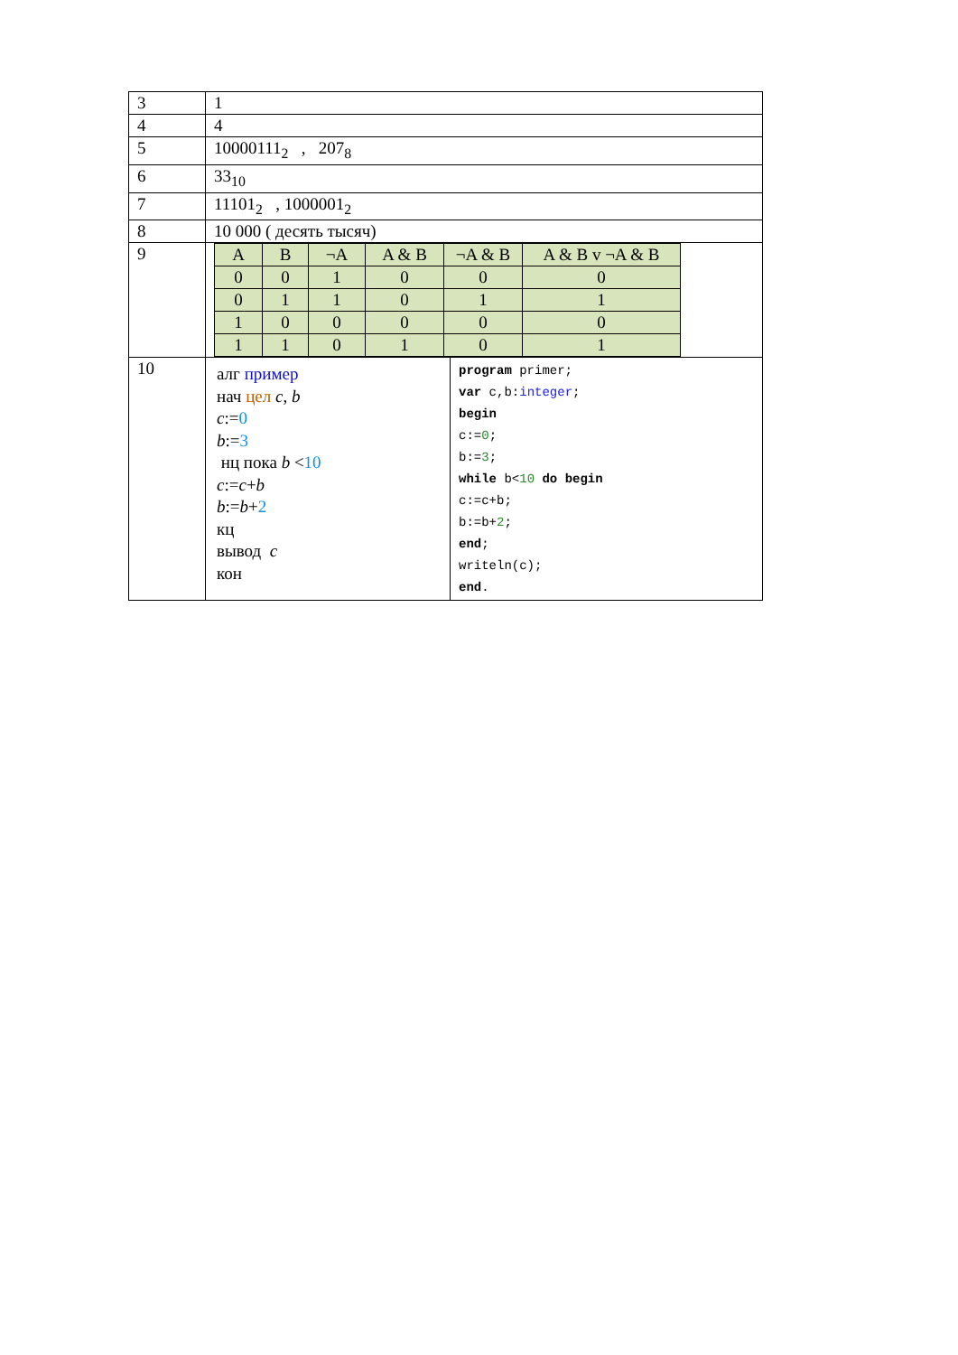| 3 | 1 | |
| 4 | 4 | |
| 5 | 10000111<sub>2</sub> , 207<sub>8</sub> | |
| 6 | 33<sub>10</sub> | |
| 7 | 11101<sub>2</sub> , 1000001<sub>2</sub> | |
| 8 | 10 000 ( десять тысяч) | |
| 9 | / A / B / ¬A / A & B / ¬A & B / A & B v ¬A & B / / 0 / 0 / 1 / 0 / 0 / 0 / / 0 / 1 / 1 / 0 / 1 / 1 / / 1 / 0 / 0 / 0 / 0 / 0 / / 1 / 1 / 0 / 1 / 0 / 1 / | |
| 10 | алг пример нач цел c , b c := 0 b := 3 нц пока b < 10 c := c + b b := b + 2 кц вывод c кон | program primer; var c,b: integer ; begin c:= 0 ; b:= 3 ; while b< 10 do begin c:=c+b; b:=b+ 2 ; end ; writeln(c); end . |